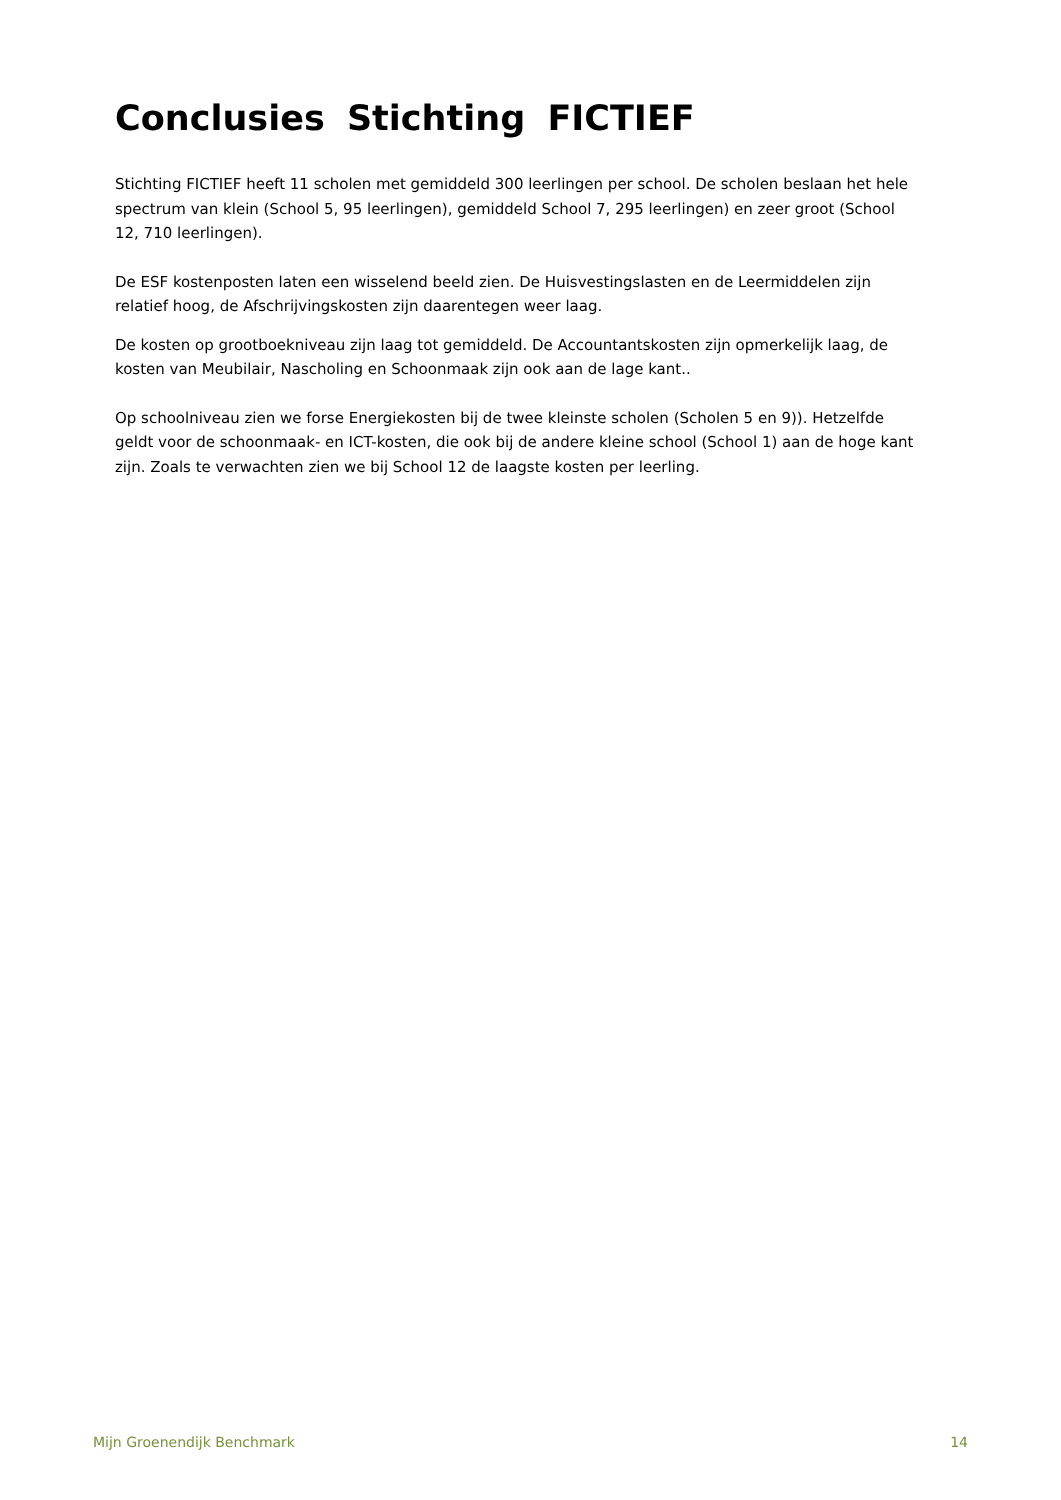Conclusies Stichting FICTIEF
Stichting FICTIEF heeft 11 scholen met gemiddeld 300 leerlingen per school. De scholen beslaan het hele spectrum van klein (School 5, 95 leerlingen), gemiddeld School 7, 295 leerlingen) en zeer groot (School 12, 710 leerlingen).
De ESF kostenposten laten een wisselend beeld zien. De Huisvestingslasten en de Leermiddelen zijn relatief hoog, de Afschrijvingskosten zijn daarentegen weer laag.
De kosten op grootboekniveau zijn laag tot gemiddeld. De Accountantskosten zijn opmerkelijk laag, de kosten van Meubilair, Nascholing en Schoonmaak zijn ook aan de lage kant..
Op schoolniveau zien we forse Energiekosten bij de twee kleinste scholen (Scholen 5 en 9)). Hetzelfde geldt voor de schoonmaak- en ICT-kosten, die ook bij de andere kleine school (School 1) aan de hoge kant zijn. Zoals te verwachten zien we bij School 12 de laagste kosten per leerling.
Mijn Groenendijk Benchmark 14